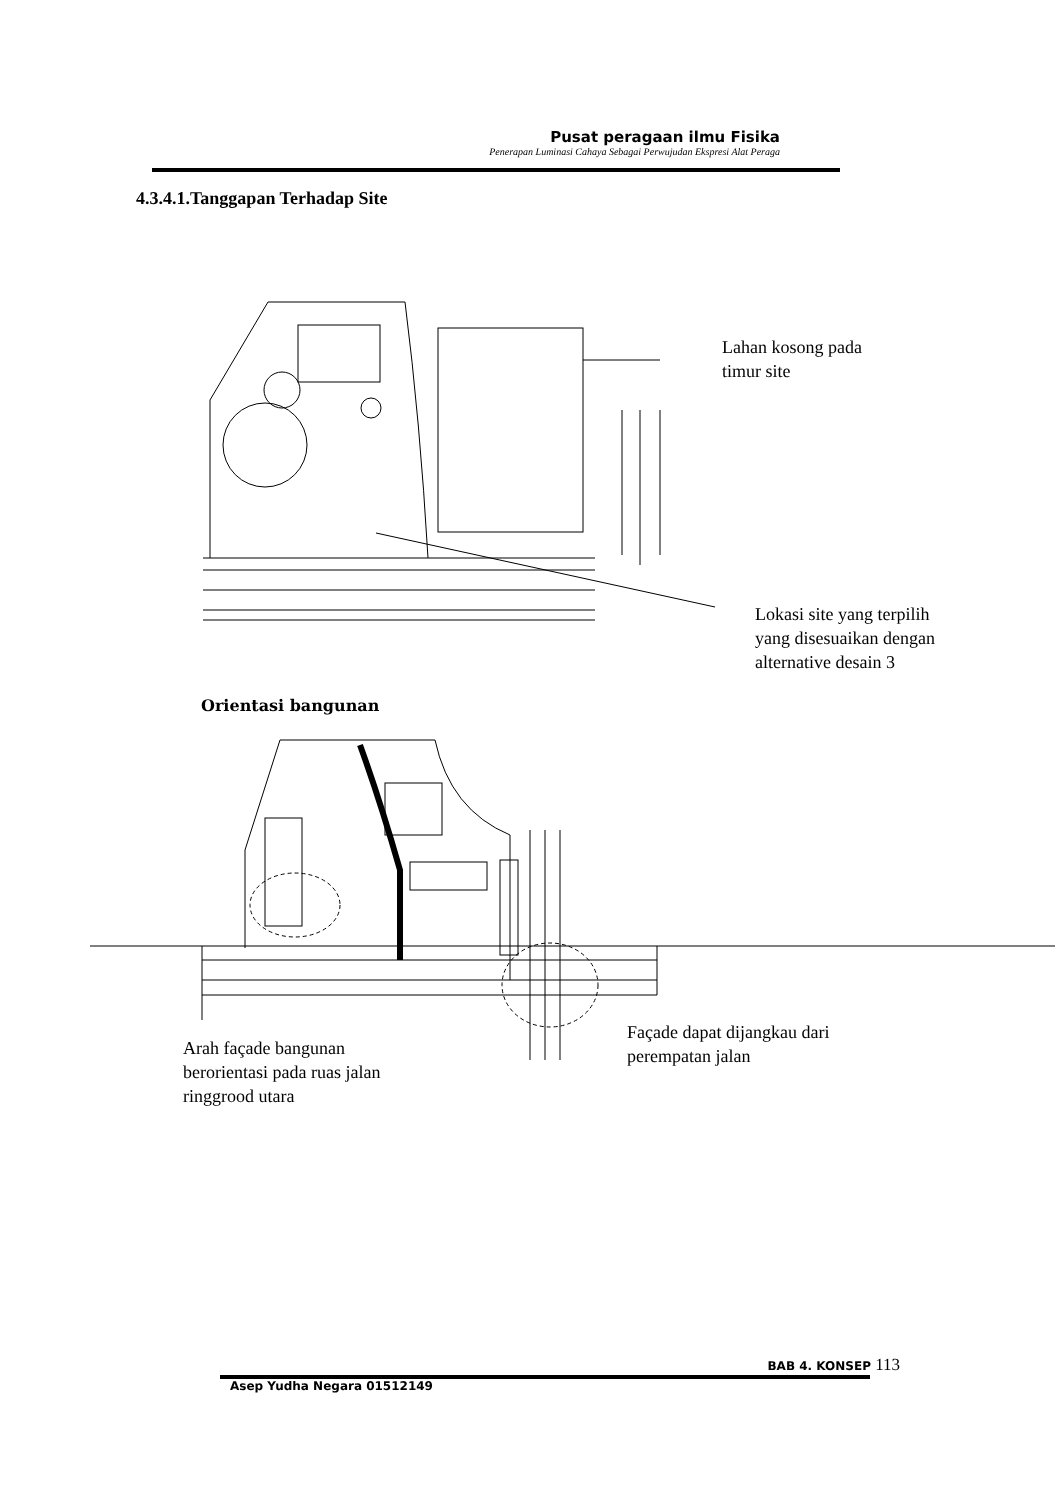Pusat peragaan ilmu Fisika
Penerapan Luminasi Cahaya Sebagai Perwujudan Ekspresi Alat Peraga
4.3.4.1.Tanggapan Terhadap Site
Lahan kosong pada
timur site
Lokasi site yang terpilih
yang disesuaikan dengan
alternative desain 3
Orientasi bangunan
Arah façade bangunan
berorientasi pada ruas jalan
ringgrood utara
Façade dapat dijangkau dari
perempatan jalan
BAB 4. KONSEP 113
Asep Yudha Negara 01512149